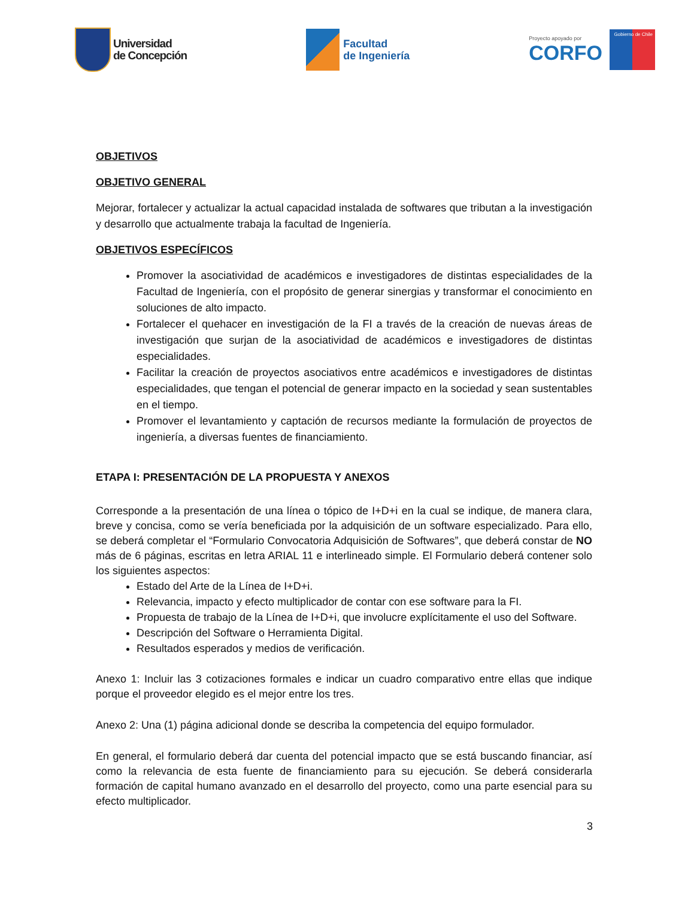Universidad
de Concepción
Facultad
de Ingeniería
Proyecto apoyado por
CORFO
Gobierno de Chile
OBJETIVOS
OBJETIVO GENERAL
Mejorar, fortalecer y actualizar la actual capacidad instalada de softwares que tributan a la investigación y desarrollo que actualmente trabaja la facultad de Ingeniería.
OBJETIVOS ESPECÍFICOS
Promover la asociatividad de académicos e investigadores de distintas especialidades de la Facultad de Ingeniería, con el propósito de generar sinergias y transformar el conocimiento en soluciones de alto impacto.
Fortalecer el quehacer en investigación de la FI a través de la creación de nuevas áreas de investigación que surjan de la asociatividad de académicos e investigadores de distintas especialidades.
Facilitar la creación de proyectos asociativos entre académicos e investigadores de distintas especialidades, que tengan el potencial de generar impacto en la sociedad y sean sustentables en el tiempo.
Promover el levantamiento y captación de recursos mediante la formulación de proyectos de ingeniería, a diversas fuentes de financiamiento.
ETAPA I: PRESENTACIÓN DE LA PROPUESTA Y ANEXOS
Corresponde a la presentación de una línea o tópico de I+D+i en la cual se indique, de manera clara, breve y concisa, como se vería beneficiada por la adquisición de un software especializado. Para ello, se deberá completar el “Formulario Convocatoria Adquisición de Softwares”, que deberá constar de NO más de 6 páginas, escritas en letra ARIAL 11 e interlineado simple. El Formulario deberá contener solo los siguientes aspectos:
Estado del Arte de la Línea de I+D+i.
Relevancia, impacto y efecto multiplicador de contar con ese software para la FI.
Propuesta de trabajo de la Línea de I+D+i, que involucre explícitamente el uso del Software.
Descripción del Software o Herramienta Digital.
Resultados esperados y medios de verificación.
Anexo 1: Incluir las 3 cotizaciones formales e indicar un cuadro comparativo entre ellas que indique porque el proveedor elegido es el mejor entre los tres.
Anexo 2: Una (1) página adicional donde se describa la competencia del equipo formulador.
En general, el formulario deberá dar cuenta del potencial impacto que se está buscando financiar, así como la relevancia de esta fuente de financiamiento para su ejecución. Se deberá considerarla formación de capital humano avanzado en el desarrollo del proyecto, como una parte esencial para su efecto multiplicador.
3